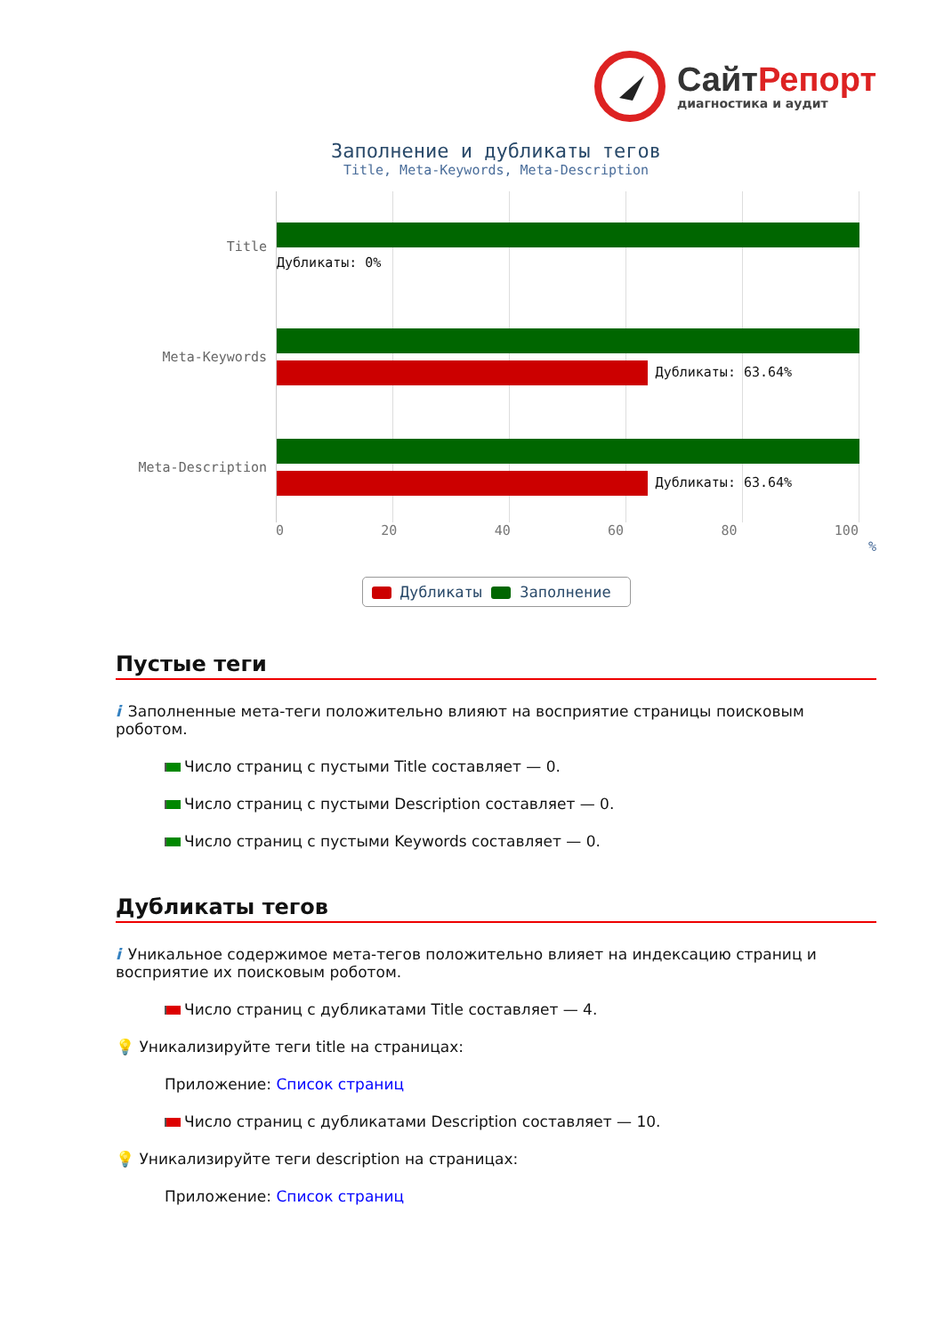СайтРепорт
диагностика и аудит
Заполнение и дубликаты тегов
Title, Meta-Keywords, Meta-Description
Title
Дубликаты: 0%
Meta-Keywords
Дубликаты: 63.64%
Meta-Description
Дубликаты: 63.64%
0 20 40 60 80 100
%
Дубликаты Заполнение
Пустые теги
i Заполненные мета-теги положительно влияют на восприятие страницы поисковым роботом.
Число страниц с пустыми Title составляет — 0.
Число страниц с пустыми Description составляет — 0.
Число страниц с пустыми Keywords составляет — 0.
Дубликаты тегов
i Уникальное содержимое мета-тегов положительно влияет на индексацию страниц и восприятие их поисковым роботом.
Число страниц с дубликатами Title составляет — 4.
💡 Уникализируйте теги title на страницах:
Приложение: Список страниц
Число страниц с дубликатами Description составляет — 10.
💡 Уникализируйте теги description на страницах:
Приложение: Список страниц